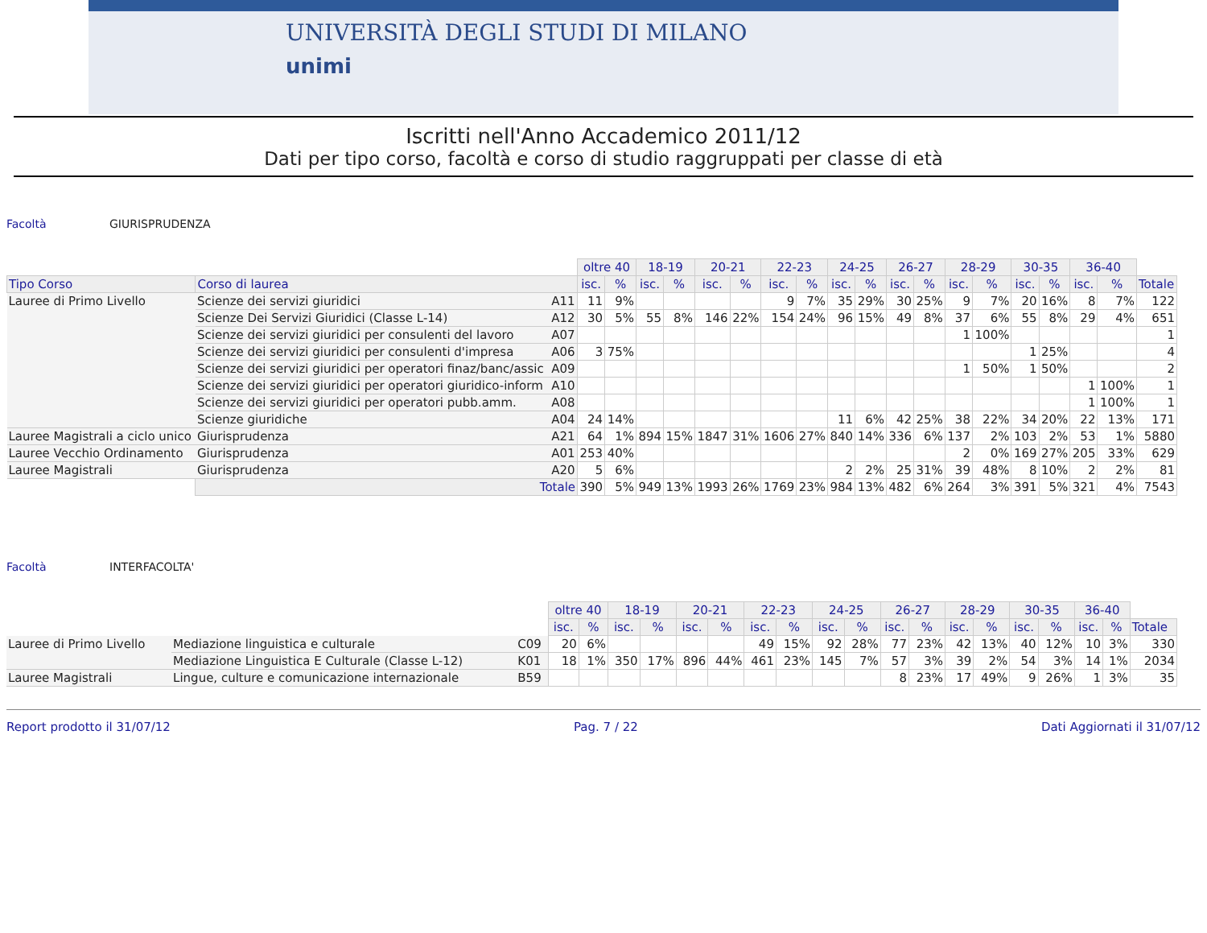UNIVERSITÀ DEGLI STUDI DI MILANO
unimi
Iscritti nell'Anno Accademico 2011/12
Dati per tipo corso, facoltà e corso di studio raggruppati per classe di età
Facoltà GIURISPRUDENZA
| | | | oltre 40 | | 18-19 | | 20-21 | | 22-23 | | 24-25 | | 26-27 | | 28-29 | | 30-35 | | 36-40 | | |
| Tipo Corso | Corso di laurea | | isc. | % | isc. | % | isc. | % | isc. | % | isc. | % | isc. | % | isc. | % | isc. | % | isc. | % | Totale |
| Lauree di Primo Livello | Scienze dei servizi giuridici | A11 | 11 | 9% | | | | | 9 | 7% | 35 | 29% | 30 | 25% | 9 | 7% | 20 | 16% | 8 | 7% | 122 |
| | Scienze Dei Servizi Giuridici (Classe L-14) | A12 | 30 | 5% | 55 | 8% | 146 | 22% | 154 | 24% | 96 | 15% | 49 | 8% | 37 | 6% | 55 | 8% | 29 | 4% | 651 |
| | Scienze dei servizi giuridici per consulenti del lavoro | A07 | | | | | | | | | | | | | 1 | 100% | | | | | 1 |
| | Scienze dei servizi giuridici per consulenti d'impresa | A06 | 3 | 75% | | | | | | | | | | | | | 1 | 25% | | | 4 |
| | Scienze dei servizi giuridici per operatori finaz/banc/assic | A09 | | | | | | | | | | | | | 1 | 50% | 1 | 50% | | | 2 |
| | Scienze dei servizi giuridici per operatori giuridico-inform | A10 | | | | | | | | | | | | | | | | | 1 | 100% | 1 |
| | Scienze dei servizi giuridici per operatori pubb.amm. | A08 | | | | | | | | | | | | | | | | | 1 | 100% | 1 |
| | Scienze giuridiche | A04 | 24 | 14% | | | | | | | 11 | 6% | 42 | 25% | 38 | 22% | 34 | 20% | 22 | 13% | 171 |
| Lauree Magistrali a ciclo unico | Giurisprudenza | A21 | 64 | 1% | 894 | 15% | 1847 | 31% | 1606 | 27% | 840 | 14% | 336 | 6% | 137 | 2% | 103 | 2% | 53 | 1% | 5880 |
| Lauree Vecchio Ordinamento | Giurisprudenza | A01 | 253 | 40% | | | | | | | | | | | 2 | 0% | 169 | 27% | 205 | 33% | 629 |
| Lauree Magistrali | Giurisprudenza | A20 | 5 | 6% | | | | | | | 2 | 2% | 25 | 31% | 39 | 48% | 8 | 10% | 2 | 2% | 81 |
| | Totale | | 390 | 5% | 949 | 13% | 1993 | 26% | 1769 | 23% | 984 | 13% | 482 | 6% | 264 | 3% | 391 | 5% | 321 | 4% | 7543 |
Facoltà INTERFACOLTA'
| | | | oltre 40 | | 18-19 | | 20-21 | | 22-23 | | 24-25 | | 26-27 | | 28-29 | | 30-35 | | 36-40 | | |
| | | | isc. | % | isc. | % | isc. | % | isc. | % | isc. | % | isc. | % | isc. | % | isc. | % | isc. | % | Totale |
| Lauree di Primo Livello | Mediazione linguistica e culturale | C09 | 20 | 6% | | | | | 49 | 15% | 92 | 28% | 77 | 23% | 42 | 13% | 40 | 12% | 10 | 3% | 330 |
| | Mediazione Linguistica E Culturale (Classe L-12) | K01 | 18 | 1% | 350 | 17% | 896 | 44% | 461 | 23% | 145 | 7% | 57 | 3% | 39 | 2% | 54 | 3% | 14 | 1% | 2034 |
| Lauree Magistrali | Lingue, culture e comunicazione internazionale | B59 | | | | | | | | | | | 8 | 23% | 17 | 49% | 9 | 26% | 1 | 3% | 35 |
Report prodotto il 31/07/12 Pag. 7 / 22 Dati Aggiornati il 31/07/12